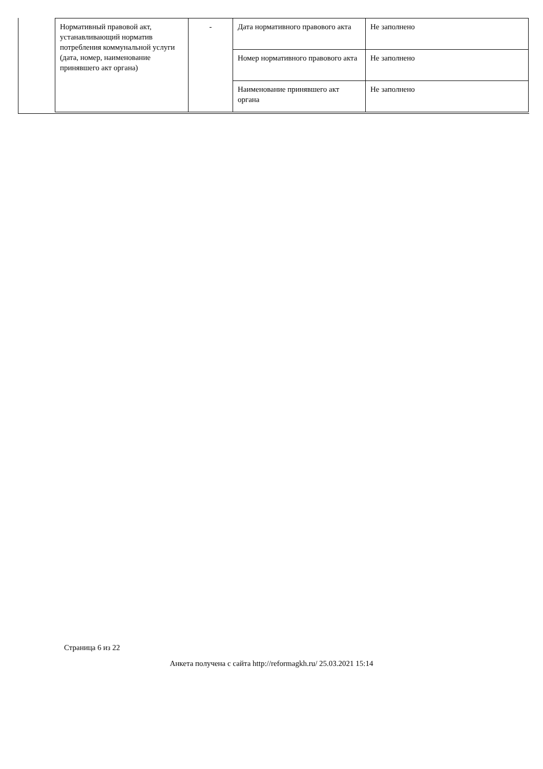| Нормативный правовой акт, устанавливающий норматив потребления коммунальной услуги (дата, номер, наименование принявшего акт органа) | - | Дата нормативного правового акта | Не заполнено |
| | | Номер нормативного правового акта | Не заполнено |
| | | Наименование принявшего акт органа | Не заполнено |
Страница 6 из 22
Анкета получена с сайта http://reformagkh.ru/ 25.03.2021 15:14